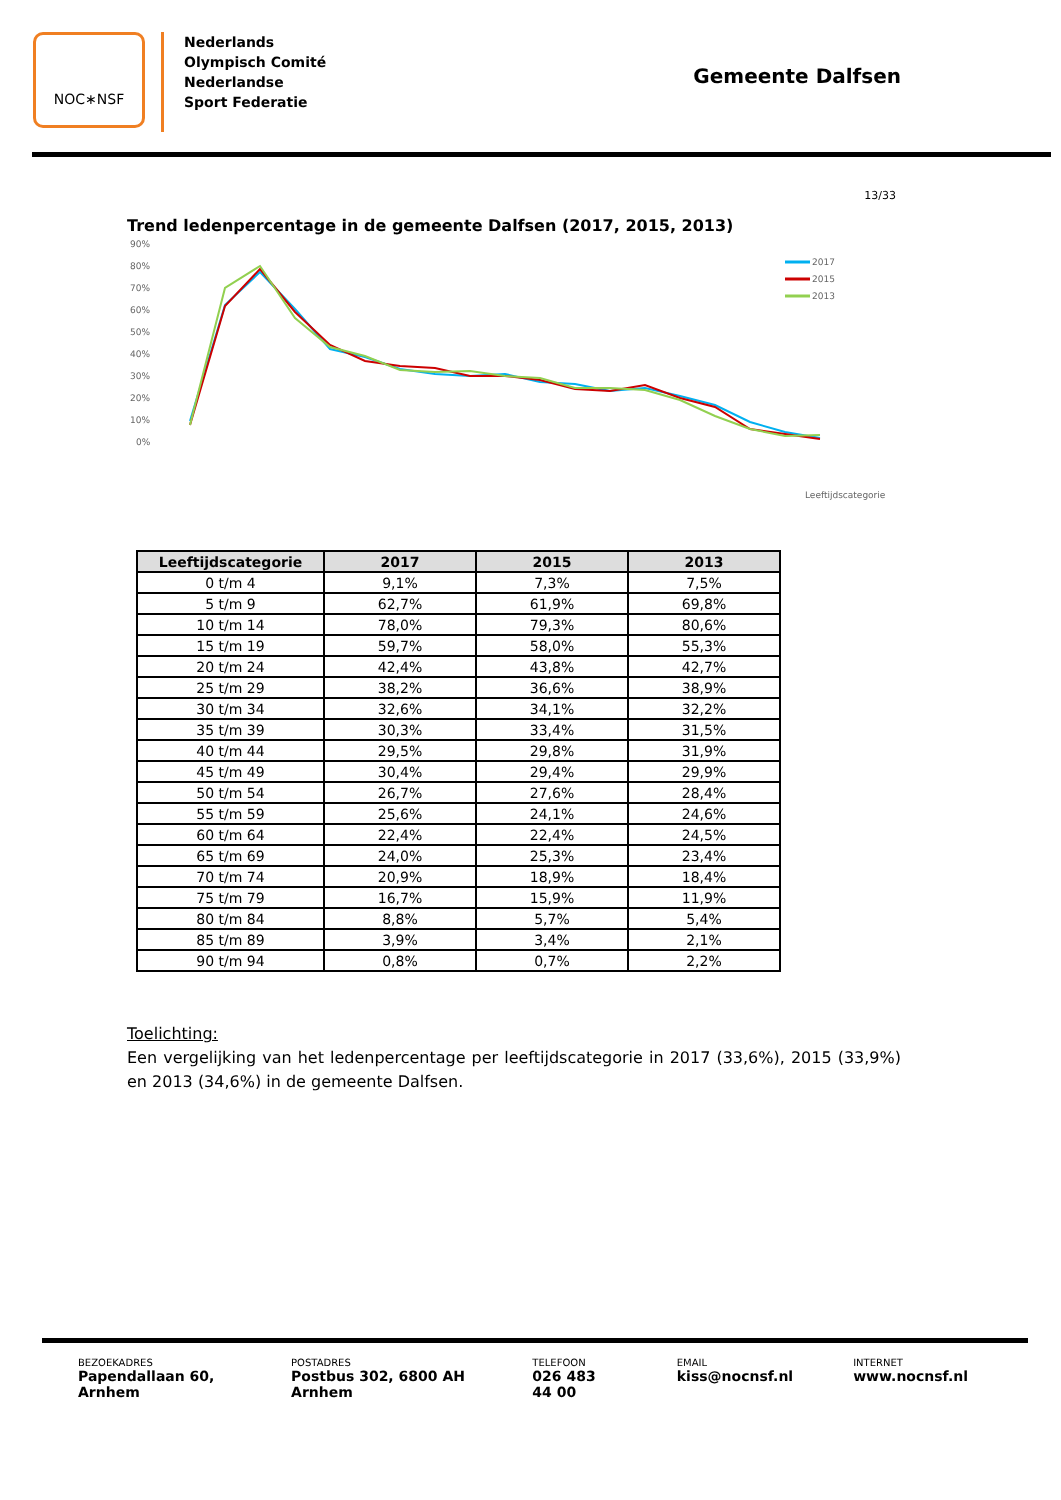NOC∗NSF
Nederlands
Olympisch Comité
Nederlandse
Sport Federatie
Gemeente Dalfsen
13/33
Trend ledenpercentage in de gemeente Dalfsen (2017, 2015, 2013)
90%
80%
70%
60%
50%
40%
30%
20%
10%
0%
Leeftijdscategorie
2017
2015
2013
| Leeftijdscategorie | 2017 | 2015 | 2013 |
| --- | --- | --- | --- |
| 0 t/m 4 | 9,1% | 7,3% | 7,5% |
| 5 t/m 9 | 62,7% | 61,9% | 69,8% |
| 10 t/m 14 | 78,0% | 79,3% | 80,6% |
| 15 t/m 19 | 59,7% | 58,0% | 55,3% |
| 20 t/m 24 | 42,4% | 43,8% | 42,7% |
| 25 t/m 29 | 38,2% | 36,6% | 38,9% |
| 30 t/m 34 | 32,6% | 34,1% | 32,2% |
| 35 t/m 39 | 30,3% | 33,4% | 31,5% |
| 40 t/m 44 | 29,5% | 29,8% | 31,9% |
| 45 t/m 49 | 30,4% | 29,4% | 29,9% |
| 50 t/m 54 | 26,7% | 27,6% | 28,4% |
| 55 t/m 59 | 25,6% | 24,1% | 24,6% |
| 60 t/m 64 | 22,4% | 22,4% | 24,5% |
| 65 t/m 69 | 24,0% | 25,3% | 23,4% |
| 70 t/m 74 | 20,9% | 18,9% | 18,4% |
| 75 t/m 79 | 16,7% | 15,9% | 11,9% |
| 80 t/m 84 | 8,8% | 5,7% | 5,4% |
| 85 t/m 89 | 3,9% | 3,4% | 2,1% |
| 90 t/m 94 | 0,8% | 0,7% | 2,2% |
Toelichting:
Een vergelijking van het ledenpercentage per leeftijdscategorie in 2017 (33,6%), 2015 (33,9%) en 2013 (34,6%) in de gemeente Dalfsen.
BEZOEKADRES
Papendallaan 60, Arnhem
POSTADRES
Postbus 302, 6800 AH Arnhem
TELEFOON
026 483 44 00
EMAIL
kiss@nocnsf.nl
INTERNET
www.nocnsf.nl